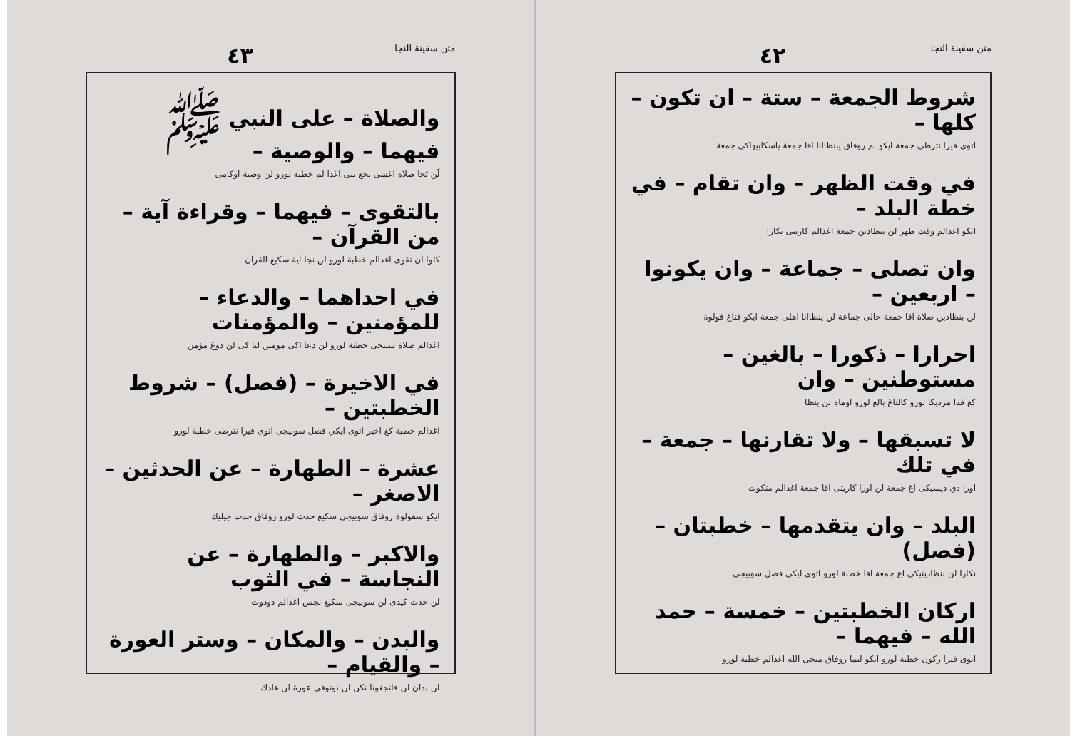متن سفينة النجا ٤٣
والصلاة – على النبي ﷺ فيهما – والوصية –
لَن نَجا صلاة اغشى نجع بنى اغدا لم خطبة لورو لن وصية اوكامى
بالتقوى – فيهما – وقراءة آية – من القرآن –
كلوا ان تقوى اغدالم خطبة لورو لن نجا آية سكيغ القرآن
في احداهما – والدعاء – للمؤمنين – والمؤمنات
اغدالم صلاة سبيجى خطبة لورو لن دعا اكى مومين لنا كى لن دوغ مؤمن
في الاخيرة – (فصل) – شروط الخطبتين –
اغدالم خطبة كغ اخير اتوى ايكي فصل سوبيجى اتوى فيرا نترطى خطبة لورو
عشرة – الطهارة – عن الحدثين – الاصغر –
ايكو سفولوة روفاق سوبيجى سكيغ حدث لورو روفاق حدث جيليك
والاكبر – والطهارة – عن النجاسة – في الثوب
لن حدث كيدى لن سوبيجى سكيغ نجس اغدالم دودوت
والبدن – والمكان – وستر العورة – والقيام –
لن بدان لن فانجغونا نكن لن نوتوفى عورة لن غادك
متن سفينة النجا ٤٢
شروط الجمعة – ستة – ان تكون – كلها –
اتوى فيرا نترطى جمعة ايكو نم روفاق يبنظاانا اقا جمعة ياسكابيهاكى جمعة
في وقت الظهر – وان تقام – في خطة البلد –
ايكو اغدالم وقت ظهر لن بنظادين جمعة اغدالم كاريتى نكارا
وان تصلى – جماعة – وان يكونوا – اربعين –
لن بنظادين صلاة اقا جمعة حالى جماعة لن ينظاانا اهلى جمعة ايكو فتاغ فولوة
احرارا – ذكورا – بالغين – مستوطنين – وان
كغ فدا مرديكا لورو كالناغ بالغ لورو اوماه لن ينظا
لا تسبقها – ولا تقارنها – جمعة – في تلك
اورا دي ديسيكى اغ جمعة لن اورا كاريتى اقا جمعة اغدالم متكوت
البلد – وان يتقدمها – خطبتان – (فصل)
نكارا لن بنظاديتيكى اغ جمعة اقا خطبة لورو اتوى ايكي فصل سوبيجى
اركان الخطبتين – خمسة – حمد الله – فيهما –
اتوى فيرا ركون خطبة لورو ايكو ليما روفاق منجى الله اغدالم خطبة لورو